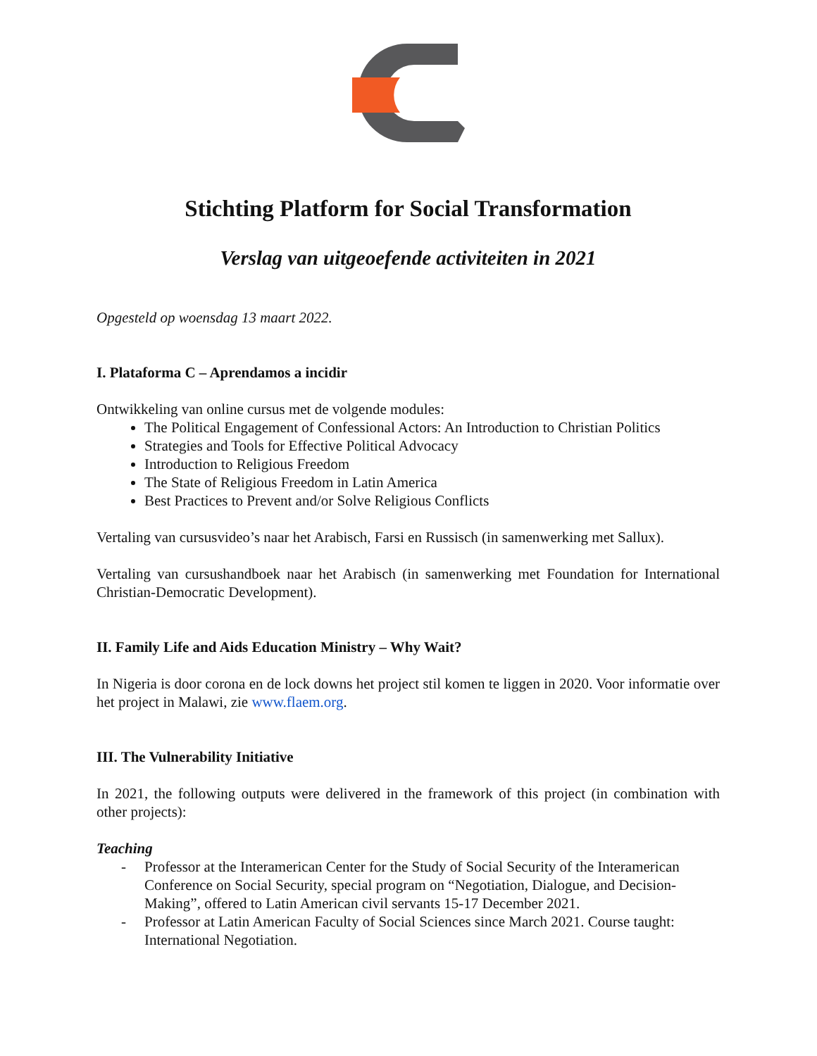Stichting Platform for Social Transformation
Verslag van uitgeoefende activiteiten in 2021
Opgesteld op woensdag 13 maart 2022.
I. Plataforma C – Aprendamos a incidir
Ontwikkeling van online cursus met de volgende modules:
The Political Engagement of Confessional Actors: An Introduction to Christian Politics
Strategies and Tools for Effective Political Advocacy
Introduction to Religious Freedom
The State of Religious Freedom in Latin America
Best Practices to Prevent and/or Solve Religious Conflicts
Vertaling van cursusvideo’s naar het Arabisch, Farsi en Russisch (in samenwerking met Sallux).
Vertaling van cursushandboek naar het Arabisch (in samenwerking met Foundation for International Christian-Democratic Development).
II. Family Life and Aids Education Ministry – Why Wait?
In Nigeria is door corona en de lock downs het project stil komen te liggen in 2020. Voor informatie over het project in Malawi, zie www.flaem.org.
III. The Vulnerability Initiative
In 2021, the following outputs were delivered in the framework of this project (in combination with other projects):
Teaching
- Professor at the Interamerican Center for the Study of Social Security of the Interamerican Conference on Social Security, special program on “Negotiation, Dialogue, and Decision-Making”, offered to Latin American civil servants 15-17 December 2021.
- Professor at Latin American Faculty of Social Sciences since March 2021. Course taught: International Negotiation.